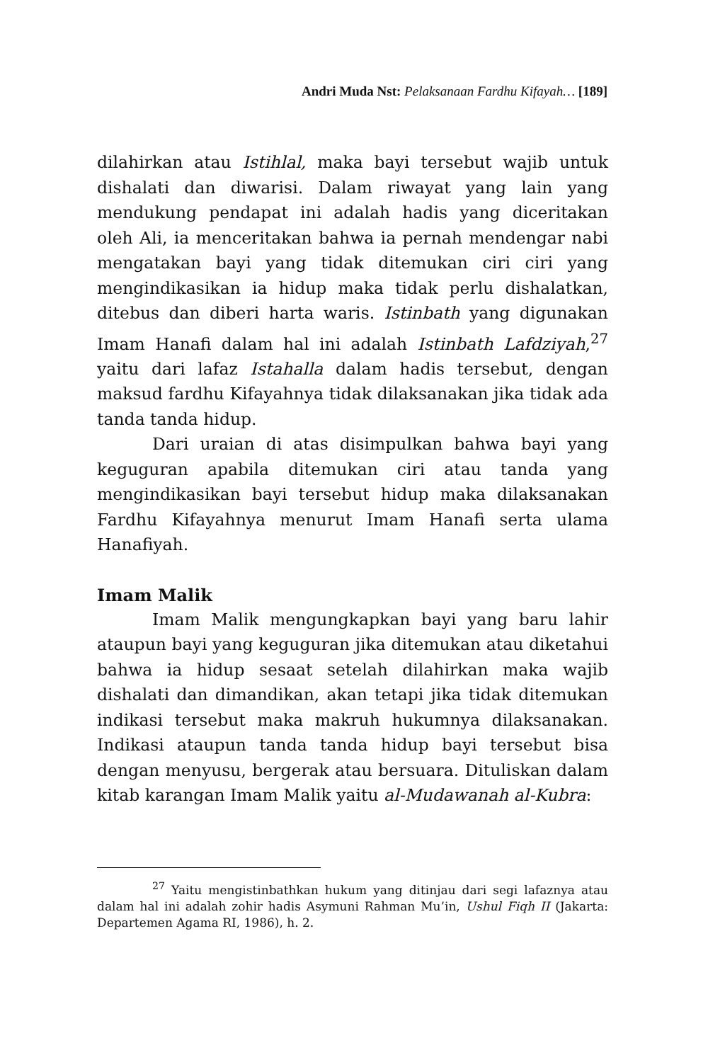Andri Muda Nst: Pelaksanaan Fardhu Kifayah… [189]
dilahirkan atau Istihlal, maka bayi tersebut wajib untuk dishalati dan diwarisi. Dalam riwayat yang lain yang mendukung pendapat ini adalah hadis yang diceritakan oleh Ali, ia menceritakan bahwa ia pernah mendengar nabi mengatakan bayi yang tidak ditemukan ciri ciri yang mengindikasikan ia hidup maka tidak perlu dishalatkan, ditebus dan diberi harta waris. Istinbath yang digunakan Imam Hanafi dalam hal ini adalah Istinbath Lafdziyah,<sup>27</sup> yaitu dari lafaz Istahalla dalam hadis tersebut, dengan maksud fardhu Kifayahnya tidak dilaksanakan jika tidak ada tanda tanda hidup.
Dari uraian di atas disimpulkan bahwa bayi yang keguguran apabila ditemukan ciri atau tanda yang mengindikasikan bayi tersebut hidup maka dilaksanakan Fardhu Kifayahnya menurut Imam Hanafi serta ulama Hanafiyah.
Imam Malik
Imam Malik mengungkapkan bayi yang baru lahir ataupun bayi yang keguguran jika ditemukan atau diketahui bahwa ia hidup sesaat setelah dilahirkan maka wajib dishalati dan dimandikan, akan tetapi jika tidak ditemukan indikasi tersebut maka makruh hukumnya dilaksanakan. Indikasi ataupun tanda tanda hidup bayi tersebut bisa dengan menyusu, bergerak atau bersuara. Dituliskan dalam kitab karangan Imam Malik yaitu al-Mudawanah al-Kubra:
<sup>27</sup> Yaitu mengistinbathkan hukum yang ditinjau dari segi lafaznya atau dalam hal ini adalah zohir hadis Asymuni Rahman Mu’in, Ushul Fiqh II (Jakarta: Departemen Agama RI, 1986), h. 2.